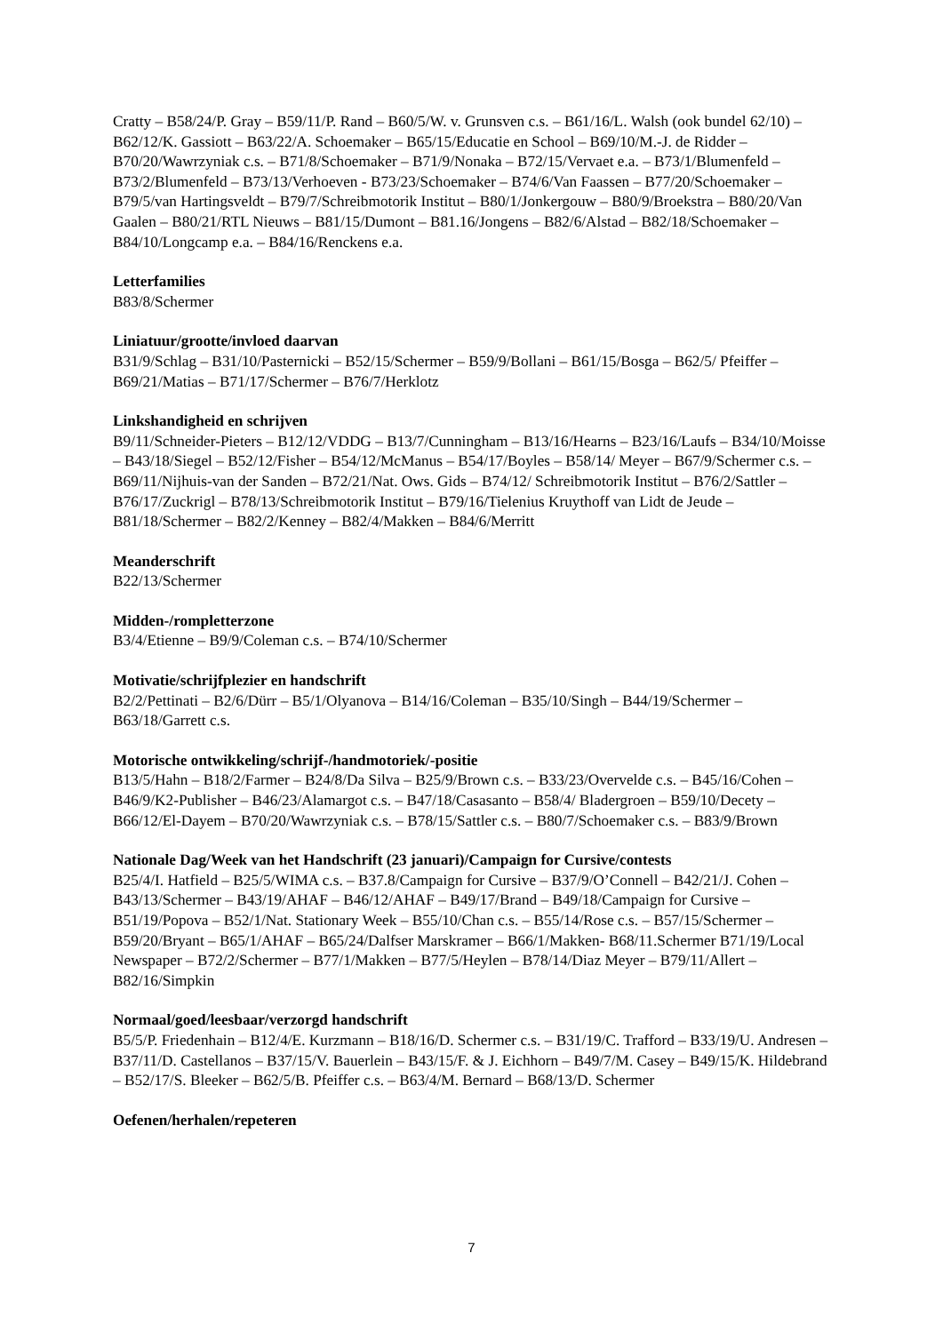Cratty – B58/24/P. Gray – B59/11/P. Rand – B60/5/W. v. Grunsven c.s. – B61/16/L. Walsh (ook bundel 62/10) – B62/12/K. Gassiott – B63/22/A. Schoemaker – B65/15/Educatie en School – B69/10/M.-J. de Ridder – B70/20/Wawrzyniak c.s. – B71/8/Schoemaker – B71/9/Nonaka – B72/15/Vervaet e.a. – B73/1/Blumenfeld – B73/2/Blumenfeld – B73/13/Verhoeven - B73/23/Schoemaker – B74/6/Van Faassen – B77/20/Schoemaker – B79/5/van Hartingsveldt – B79/7/Schreibmotorik Institut – B80/1/Jonkergouw – B80/9/Broekstra – B80/20/Van Gaalen – B80/21/RTL Nieuws – B81/15/Dumont – B81.16/Jongens – B82/6/Alstad – B82/18/Schoemaker – B84/10/Longcamp e.a. – B84/16/Renckens e.a.
Letterfamilies
B83/8/Schermer
Liniatuur/grootte/invloed daarvan
B31/9/Schlag – B31/10/Pasternicki – B52/15/Schermer – B59/9/Bollani – B61/15/Bosga – B62/5/ Pfeiffer – B69/21/Matias – B71/17/Schermer – B76/7/Herklotz
Linkshandigheid en schrijven
B9/11/Schneider-Pieters – B12/12/VDDG – B13/7/Cunningham – B13/16/Hearns – B23/16/Laufs – B34/10/Moisse – B43/18/Siegel – B52/12/Fisher – B54/12/McManus – B54/17/Boyles – B58/14/ Meyer – B67/9/Schermer c.s. – B69/11/Nijhuis-van der Sanden – B72/21/Nat. Ows. Gids – B74/12/ Schreibmotorik Institut – B76/2/Sattler – B76/17/Zuckrigl – B78/13/Schreibmotorik Institut – B79/16/Tielenius Kruythoff van Lidt de Jeude – B81/18/Schermer – B82/2/Kenney – B82/4/Makken – B84/6/Merritt
Meanderschrift
B22/13/Schermer
Midden-/rompletterzone
B3/4/Etienne – B9/9/Coleman c.s. – B74/10/Schermer
Motivatie/schrijfplezier en handschrift
B2/2/Pettinati – B2/6/Dürr – B5/1/Olyanova – B14/16/Coleman – B35/10/Singh – B44/19/Schermer – B63/18/Garrett c.s.
Motorische ontwikkeling/schrijf-/handmotoriek/-positie
B13/5/Hahn – B18/2/Farmer – B24/8/Da Silva – B25/9/Brown c.s. – B33/23/Overvelde c.s. – B45/16/Cohen – B46/9/K2-Publisher – B46/23/Alamargot c.s. – B47/18/Casasanto – B58/4/ Bladergroen – B59/10/Decety – B66/12/El-Dayem – B70/20/Wawrzyniak c.s. – B78/15/Sattler c.s. – B80/7/Schoemaker c.s. – B83/9/Brown
Nationale Dag/Week van het Handschrift (23 januari)/Campaign for Cursive/contests
B25/4/I. Hatfield – B25/5/WIMA c.s. – B37.8/Campaign for Cursive – B37/9/O’Connell – B42/21/J. Cohen – B43/13/Schermer – B43/19/AHAF – B46/12/AHAF – B49/17/Brand – B49/18/Campaign for Cursive – B51/19/Popova – B52/1/Nat. Stationary Week – B55/10/Chan c.s. – B55/14/Rose c.s. – B57/15/Schermer – B59/20/Bryant – B65/1/AHAF – B65/24/Dalfser Marskramer – B66/1/Makken- B68/11.Schermer B71/19/Local Newspaper – B72/2/Schermer – B77/1/Makken – B77/5/Heylen – B78/14/Diaz Meyer – B79/11/Allert – B82/16/Simpkin
Normaal/goed/leesbaar/verzorgd handschrift
B5/5/P. Friedenhain – B12/4/E. Kurzmann – B18/16/D. Schermer c.s. – B31/19/C. Trafford – B33/19/U. Andresen – B37/11/D. Castellanos – B37/15/V. Bauerlein – B43/15/F. & J. Eichhorn – B49/7/M. Casey – B49/15/K. Hildebrand – B52/17/S. Bleeker – B62/5/B. Pfeiffer c.s. – B63/4/M. Bernard – B68/13/D. Schermer
Oefenen/herhalen/repeteren
7